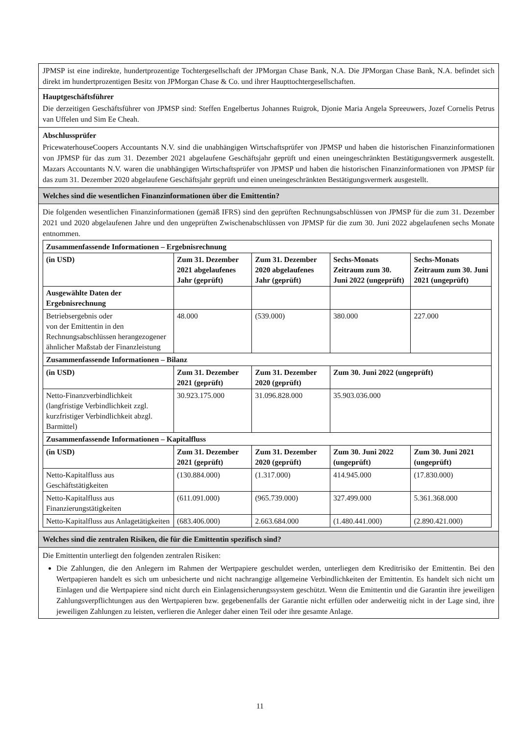JPMSP ist eine indirekte, hundertprozentige Tochtergesellschaft der JPMorgan Chase Bank, N.A. Die JPMorgan Chase Bank, N.A. befindet sich direkt im hundertprozentigen Besitz von JPMorgan Chase & Co. und ihrer Haupttochtergesellschaften.
Hauptgeschäftsführer
Die derzeitigen Geschäftsführer von JPMSP sind: Steffen Engelbertus Johannes Ruigrok, Djonie Maria Angela Spreeuwers, Jozef Cornelis Petrus van Uffelen und Sim Ee Cheah.
Abschlussprüfer
PricewaterhouseCoopers Accountants N.V. sind die unabhängigen Wirtschaftsprüfer von JPMSP und haben die historischen Finanzinformationen von JPMSP für das zum 31. Dezember 2021 abgelaufene Geschäftsjahr geprüft und einen uneingeschränkten Bestätigungsvermerk ausgestellt. Mazars Accountants N.V. waren die unabhängigen Wirtschaftsprüfer von JPMSP und haben die historischen Finanzinformationen von JPMSP für das zum 31. Dezember 2020 abgelaufene Geschäftsjahr geprüft und einen uneingeschränkten Bestätigungsvermerk ausgestellt.
Welches sind die wesentlichen Finanzinformationen über die Emittentin?
Die folgenden wesentlichen Finanzinformationen (gemäß IFRS) sind den geprüften Rechnungsabschlüssen von JPMSP für die zum 31. Dezember 2021 und 2020 abgelaufenen Jahre und den ungeprüften Zwischenabschlüssen von JPMSP für die zum 30. Juni 2022 abgelaufenen sechs Monate entnommen.
| Zusammenfassende Informationen – Ergebnisrechnung | | | | |
| --- | --- | --- | --- | --- |
| (in USD) | Zum 31. Dezember 2021 abgelaufenes Jahr (geprüft) | Zum 31. Dezember 2020 abgelaufenes Jahr (geprüft) | Sechs-Monats Zeitraum zum 30. Juni 2022 (ungeprüft) | Sechs-Monats Zeitraum zum 30. Juni 2021 (ungeprüft) |
| Ausgewählte Daten der Ergebnisrechnung | | | | |
| Betriebsergebnis oder von der Emittentin in den Rechnungsabschlüssen herangezogener ähnlicher Maßstab der Finanzleistung | 48.000 | (539.000) | 380.000 | 227.000 |
| Zusammenfassende Informationen – Bilanz | | | | |
| (in USD) | Zum 31. Dezember 2021 (geprüft) | Zum 31. Dezember 2020 (geprüft) | Zum 30. Juni 2022 (ungeprüft) | |
| Netto-Finanzverbindlichkeit (langfristige Verbindlichkeit zzgl. kurzfristiger Verbindlichkeit abzgl. Barmittel) | 30.923.175.000 | 31.096.828.000 | 35.903.036.000 | |
| Zusammenfassende Informationen – Kapitalfluss | | | | |
| (in USD) | Zum 31. Dezember 2021 (geprüft) | Zum 31. Dezember 2020 (geprüft) | Zum 30. Juni 2022 (ungeprüft) | Zum 30. Juni 2021 (ungeprüft) |
| Netto-Kapitalfluss aus Geschäftstätigkeiten | (130.884.000) | (1.317.000) | 414.945.000 | (17.830.000) |
| Netto-Kapitalfluss aus Finanzierungstätigkeiten | (611.091.000) | (965.739.000) | 327.499.000 | 5.361.368.000 |
| Netto-Kapitalfluss aus Anlagetätigkeiten | (683.406.000) | 2.663.684.000 | (1.480.441.000) | (2.890.421.000) |
Welches sind die zentralen Risiken, die für die Emittentin spezifisch sind?
Die Emittentin unterliegt den folgenden zentralen Risiken:
Die Zahlungen, die den Anlegern im Rahmen der Wertpapiere geschuldet werden, unterliegen dem Kreditrisiko der Emittentin. Bei den Wertpapieren handelt es sich um unbesicherte und nicht nachrangige allgemeine Verbindlichkeiten der Emittentin. Es handelt sich nicht um Einlagen und die Wertpapiere sind nicht durch ein Einlagensicherungssystem geschützt. Wenn die Emittentin und die Garantin ihre jeweiligen Zahlungsverpflichtungen aus den Wertpapieren bzw. gegebenenfalls der Garantie nicht erfüllen oder anderweitig nicht in der Lage sind, ihre jeweiligen Zahlungen zu leisten, verlieren die Anleger daher einen Teil oder ihre gesamte Anlage.
11